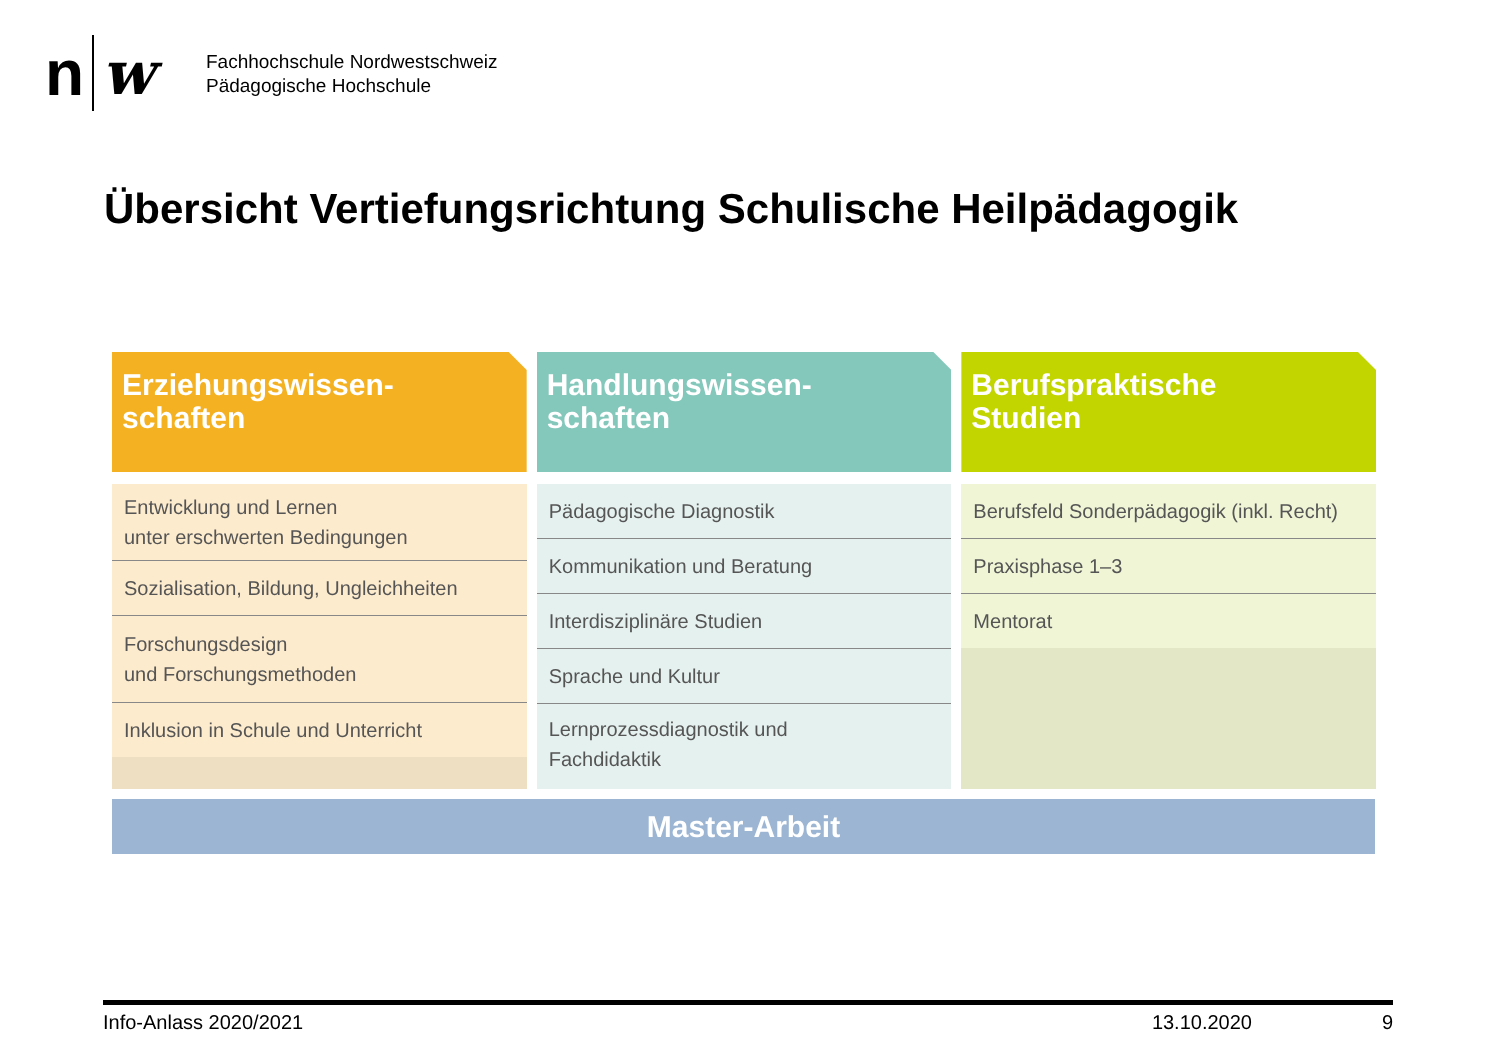n w
Fachhochschule Nordwestschweiz
Pädagogische Hochschule
Übersicht Vertiefungsrichtung Schulische Heilpädagogik
Erziehungswissen-
schaften
Entwicklung und Lernen
unter erschwerten Bedingungen
Sozialisation, Bildung, Ungleichheiten
Forschungsdesign
und Forschungsmethoden
Inklusion in Schule und Unterricht
Handlungswissen-
schaften
Pädagogische Diagnostik
Kommunikation und Beratung
Interdisziplinäre Studien
Sprache und Kultur
Lernprozessdiagnostik und
Fachdidaktik
Berufspraktische
Studien
Berufsfeld Sonderpädagogik (inkl. Recht)
Praxisphase 1–3
Mentorat
Master-Arbeit
Info-Anlass 2020/2021 13.10.2020 9